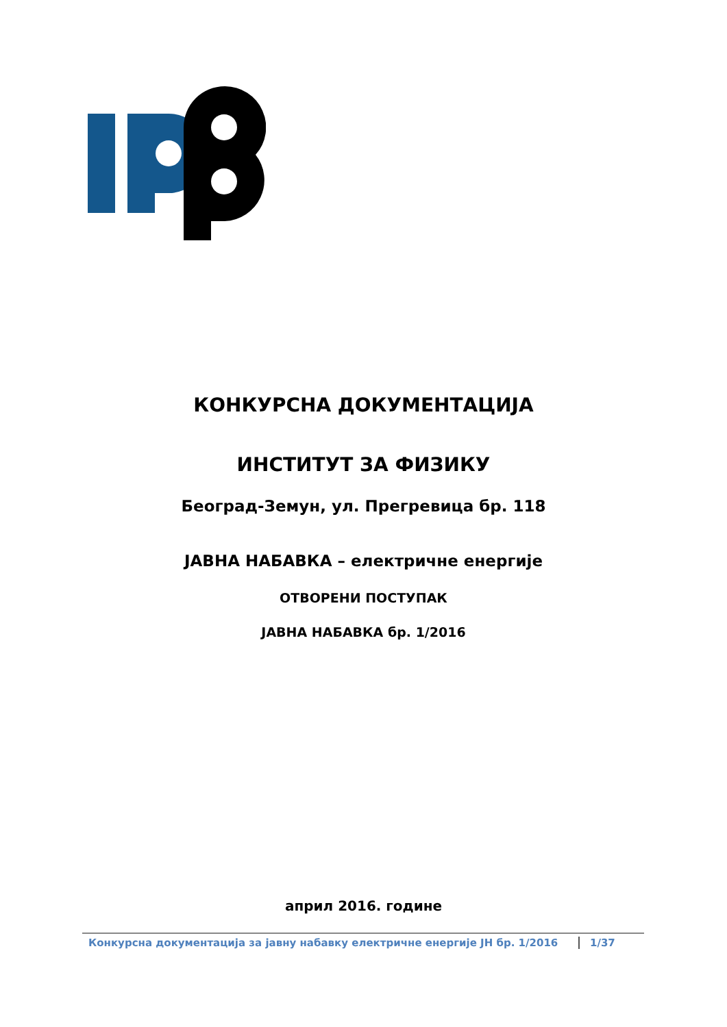КОНКУРСНА ДОКУМЕНТАЦИЈА
ИНСТИТУТ ЗА ФИЗИКУ
Београд-Земун, ул. Прегревица бр. 118
ЈАВНА НАБАВКА – електричне енергије
ОТВОРЕНИ ПОСТУПАК
ЈАВНА НАБАВКА бр. 1/2016
април 2016. године
Конкурсна документација за јавну набавку електричне енергије ЈН бр. 1/2016 1/37